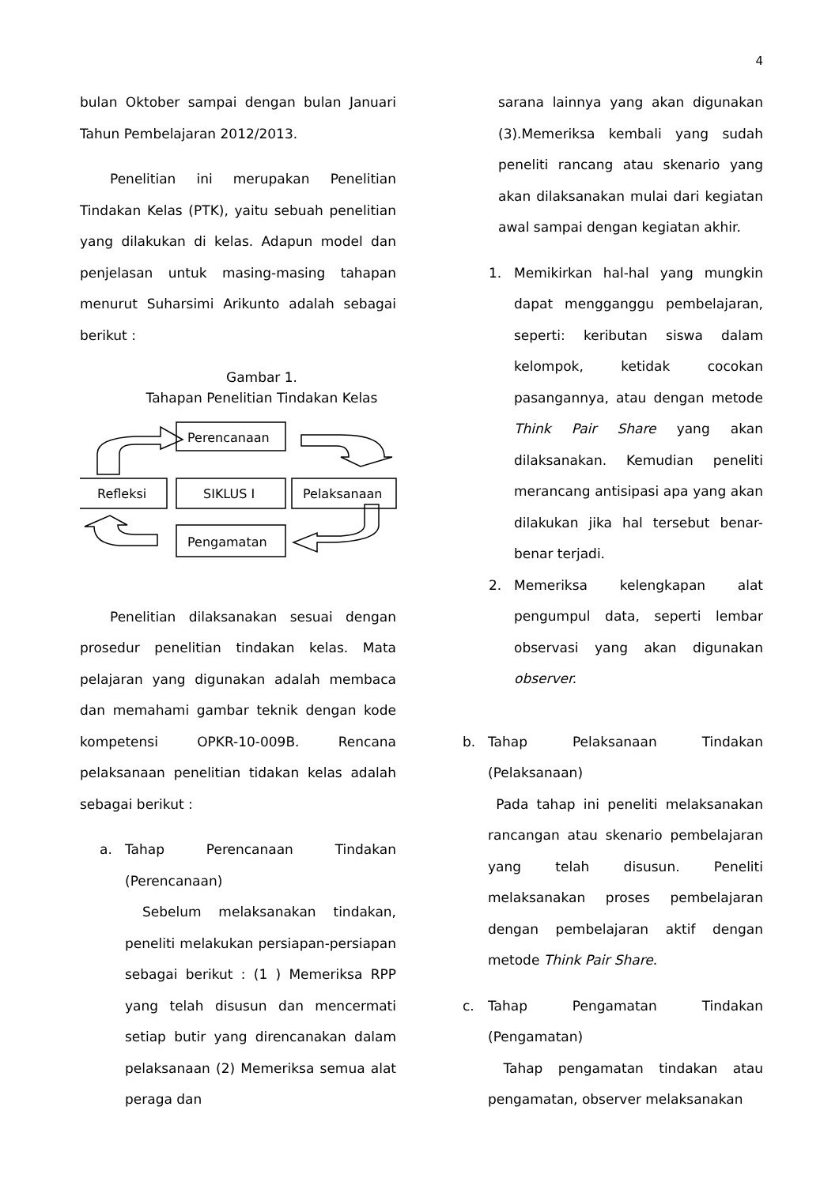4
bulan Oktober sampai dengan bulan Januari Tahun Pembelajaran 2012/2013.
Penelitian ini merupakan Penelitian Tindakan Kelas (PTK), yaitu sebuah penelitian yang dilakukan di kelas. Adapun model dan penjelasan untuk masing-masing tahapan menurut Suharsimi Arikunto adalah sebagai berikut :
Gambar 1.
Tahapan Penelitian Tindakan Kelas
Perencanaan
Refleksi
SIKLUS I
Pelaksanaan
Pengamatan
Penelitian dilaksanakan sesuai dengan prosedur penelitian tindakan kelas. Mata pelajaran yang digunakan adalah membaca dan memahami gambar teknik dengan kode kompetensi OPKR-10-009B. Rencana pelaksanaan penelitian tidakan kelas adalah sebagai berikut :
a. Tahap Perencanaan Tindakan (Perencanaan)
Sebelum melaksanakan tindakan, peneliti melakukan persiapan-persiapan sebagai berikut : (1 ) Memeriksa RPP yang telah disusun dan mencermati setiap butir yang direncanakan dalam pelaksanaan (2) Memeriksa semua alat peraga dan
sarana lainnya yang akan digunakan (3).Memeriksa kembali yang sudah peneliti rancang atau skenario yang akan dilaksanakan mulai dari kegiatan awal sampai dengan kegiatan akhir.
1. Memikirkan hal-hal yang mungkin dapat mengganggu pembelajaran, seperti: keributan siswa dalam kelompok, ketidak cocokan pasangannya, atau dengan metode Think Pair Share yang akan dilaksanakan. Kemudian peneliti merancang antisipasi apa yang akan dilakukan jika hal tersebut benar-benar terjadi.
2. Memeriksa kelengkapan alat pengumpul data, seperti lembar observasi yang akan digunakan observer.
b. Tahap Pelaksanaan Tindakan (Pelaksanaan)
Pada tahap ini peneliti melaksanakan rancangan atau skenario pembelajaran yang telah disusun. Peneliti melaksanakan proses pembelajaran dengan pembelajaran aktif dengan metode Think Pair Share.
c. Tahap Pengamatan Tindakan (Pengamatan)
Tahap pengamatan tindakan atau pengamatan, observer melaksanakan